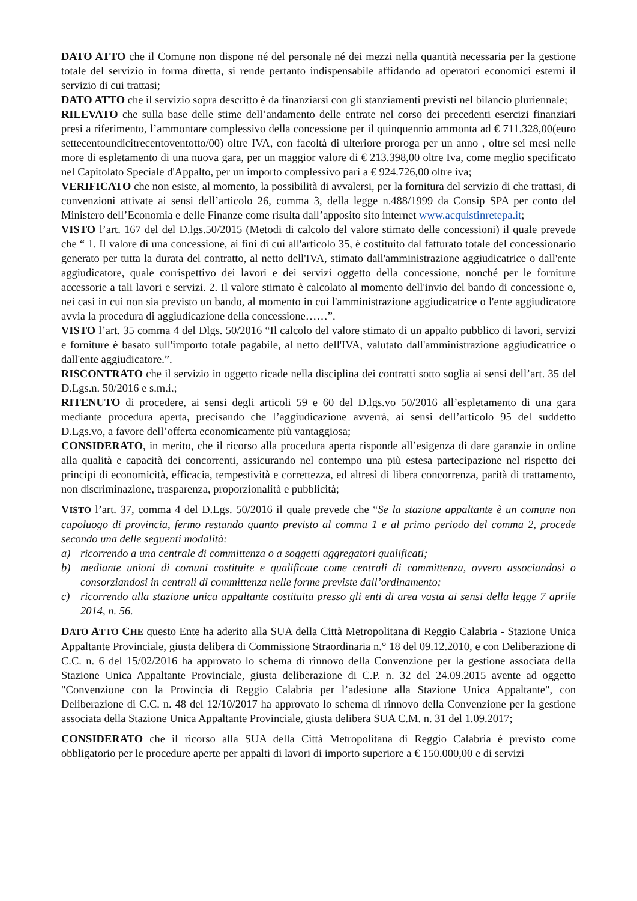DATO ATTO che il Comune non dispone né del personale né dei mezzi nella quantità necessaria per la gestione totale del servizio in forma diretta, si rende pertanto indispensabile affidando ad operatori economici esterni il servizio di cui trattasi;
DATO ATTO che il servizio sopra descritto è da finanziarsi con gli stanziamenti previsti nel bilancio pluriennale;
RILEVATO che sulla base delle stime dell’andamento delle entrate nel corso dei precedenti esercizi finanziari presi a riferimento, l’ammontare complessivo della concessione per il quinquennio ammonta ad € 711.328,00(euro settecentoundicitrecentoventotto/00) oltre IVA, con facoltà di ulteriore proroga per un anno , oltre sei mesi nelle more di espletamento di una nuova gara, per un maggior valore di € 213.398,00 oltre Iva, come meglio specificato nel Capitolato Speciale d'Appalto, per un importo complessivo pari a € 924.726,00 oltre iva;
VERIFICATO che non esiste, al momento, la possibilità di avvalersi, per la fornitura del servizio di che trattasi, di convenzioni attivate ai sensi dell’articolo 26, comma 3, della legge n.488/1999 da Consip SPA per conto del Ministero dell’Economia e delle Finanze come risulta dall’apposito sito internet www.acquistinretepa.it;
VISTO l’art. 167 del del D.lgs.50/2015 (Metodi di calcolo del valore stimato delle concessioni) il quale prevede che “ 1. Il valore di una concessione, ai fini di cui all'articolo 35, è costituito dal fatturato totale del concessionario generato per tutta la durata del contratto, al netto dell'IVA, stimato dall'amministrazione aggiudicatrice o dall'ente aggiudicatore, quale corrispettivo dei lavori e dei servizi oggetto della concessione, nonché per le forniture accessorie a tali lavori e servizi. 2. Il valore stimato è calcolato al momento dell'invio del bando di concessione o, nei casi in cui non sia previsto un bando, al momento in cui l'amministrazione aggiudicatrice o l'ente aggiudicatore avvia la procedura di aggiudicazione della concessione……”.
VISTO l’art. 35 comma 4 del Dlgs. 50/2016 “Il calcolo del valore stimato di un appalto pubblico di lavori, servizi e forniture è basato sull'importo totale pagabile, al netto dell'IVA, valutato dall'amministrazione aggiudicatrice o dall'ente aggiudicatore.”.
RISCONTRATO che il servizio in oggetto ricade nella disciplina dei contratti sotto soglia ai sensi dell’art. 35 del D.Lgs.n. 50/2016 e s.m.i.;
RITENUTO di procedere, ai sensi degli articoli 59 e 60 del D.lgs.vo 50/2016 all’espletamento di una gara mediante procedura aperta, precisando che l’aggiudicazione avverrà, ai sensi dell’articolo 95 del suddetto D.Lgs.vo, a favore dell’offerta economicamente più vantaggiosa;
CONSIDERATO, in merito, che il ricorso alla procedura aperta risponde all’esigenza di dare garanzie in ordine alla qualità e capacità dei concorrenti, assicurando nel contempo una più estesa partecipazione nel rispetto dei principi di economicità, efficacia, tempestività e correttezza, ed altresì di libera concorrenza, parità di trattamento, non discriminazione, trasparenza, proporzionalità e pubblicità;
VISTO l’art. 37, comma 4 del D.Lgs. 50/2016 il quale prevede che “Se la stazione appaltante è un comune non capoluogo di provincia, fermo restando quanto previsto al comma 1 e al primo periodo del comma 2, procede secondo una delle seguenti modalità:
a) ricorrendo a una centrale di committenza o a soggetti aggregatori qualificati;
b) mediante unioni di comuni costituite e qualificate come centrali di committenza, ovvero associandosi o consorziandosi in centrali di committenza nelle forme previste dall’ordinamento;
c) ricorrendo alla stazione unica appaltante costituita presso gli enti di area vasta ai sensi della legge 7 aprile 2014, n. 56.
DATO ATTO CHE questo Ente ha aderito alla SUA della Città Metropolitana di Reggio Calabria - Stazione Unica Appaltante Provinciale, giusta delibera di Commissione Straordinaria n.° 18 del 09.12.2010, e con Deliberazione di C.C. n. 6 del 15/02/2016 ha approvato lo schema di rinnovo della Convenzione per la gestione associata della Stazione Unica Appaltante Provinciale, giusta deliberazione di C.P. n. 32 del 24.09.2015 avente ad oggetto "Convenzione con la Provincia di Reggio Calabria per l’adesione alla Stazione Unica Appaltante", con Deliberazione di C.C. n. 48 del 12/10/2017 ha approvato lo schema di rinnovo della Convenzione per la gestione associata della Stazione Unica Appaltante Provinciale, giusta delibera SUA C.M. n. 31 del 1.09.2017;
CONSIDERATO che il ricorso alla SUA della Città Metropolitana di Reggio Calabria è previsto come obbligatorio per le procedure aperte per appalti di lavori di importo superiore a € 150.000,00 e di servizi